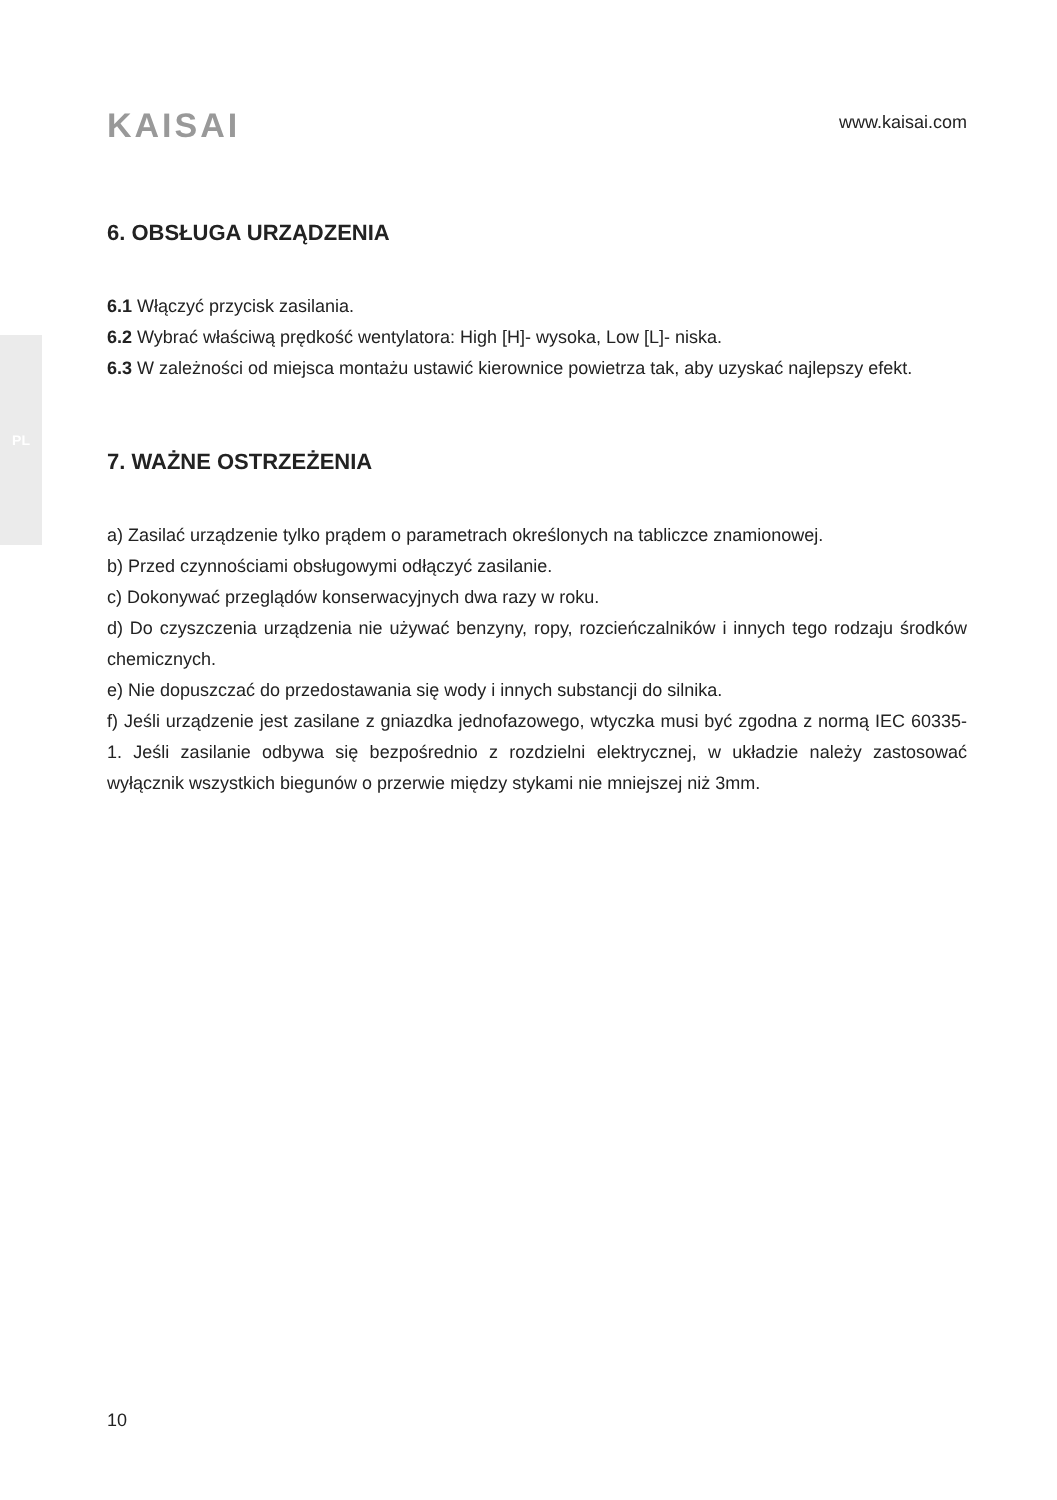PL
KAISAI
www.kaisai.com
6. OBSŁUGA URZĄDZENIA
6.1 Włączyć przycisk zasilania.
6.2 Wybrać właściwą prędkość wentylatora: High [H]- wysoka, Low [L]- niska.
6.3 W zależności od miejsca montażu ustawić kierownice powietrza tak, aby uzyskać najlepszy efekt.
7. WAŻNE OSTRZEŻENIA
a) Zasilać urządzenie tylko prądem o parametrach określonych na tabliczce znamionowej.
b) Przed czynnościami obsługowymi odłączyć zasilanie.
c) Dokonywać przeglądów konserwacyjnych dwa razy w roku.
d) Do czyszczenia urządzenia nie używać benzyny, ropy, rozcieńczalników i innych tego rodzaju środków chemicznych.
e) Nie dopuszczać do przedostawania się wody i innych substancji do silnika.
f) Jeśli urządzenie jest zasilane z gniazdka jednofazowego, wtyczka musi być zgodna z normą IEC 60335-1. Jeśli zasilanie odbywa się bezpośrednio z rozdzielni elektrycznej, w układzie należy zastosować wyłącznik wszystkich biegunów o przerwie między stykami nie mniejszej niż 3mm.
10